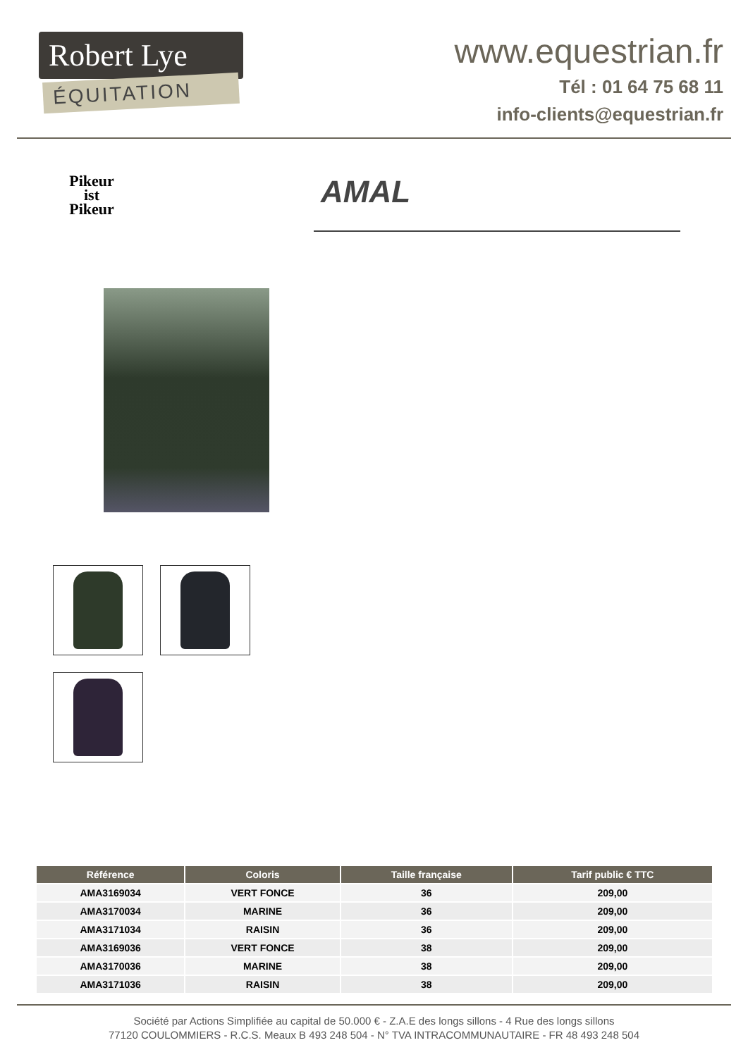Robert Lye
ÉQUITATION
www.equestrian.fr
Tél : 01 64 75 68 11
info-clients@equestrian.fr
Pikeur
ist
Pikeur
AMAL
| Référence | Coloris | Taille française | Tarif public € TTC |
| --- | --- | --- | --- |
| AMA3169034 | VERT FONCE | 36 | 209,00 |
| AMA3170034 | MARINE | 36 | 209,00 |
| AMA3171034 | RAISIN | 36 | 209,00 |
| AMA3169036 | VERT FONCE | 38 | 209,00 |
| AMA3170036 | MARINE | 38 | 209,00 |
| AMA3171036 | RAISIN | 38 | 209,00 |
Société par Actions Simplifiée au capital de 50.000 € - Z.A.E des longs sillons - 4 Rue des longs sillons
77120 COULOMMIERS - R.C.S. Meaux B 493 248 504 - N° TVA INTRACOMMUNAUTAIRE - FR 48 493 248 504